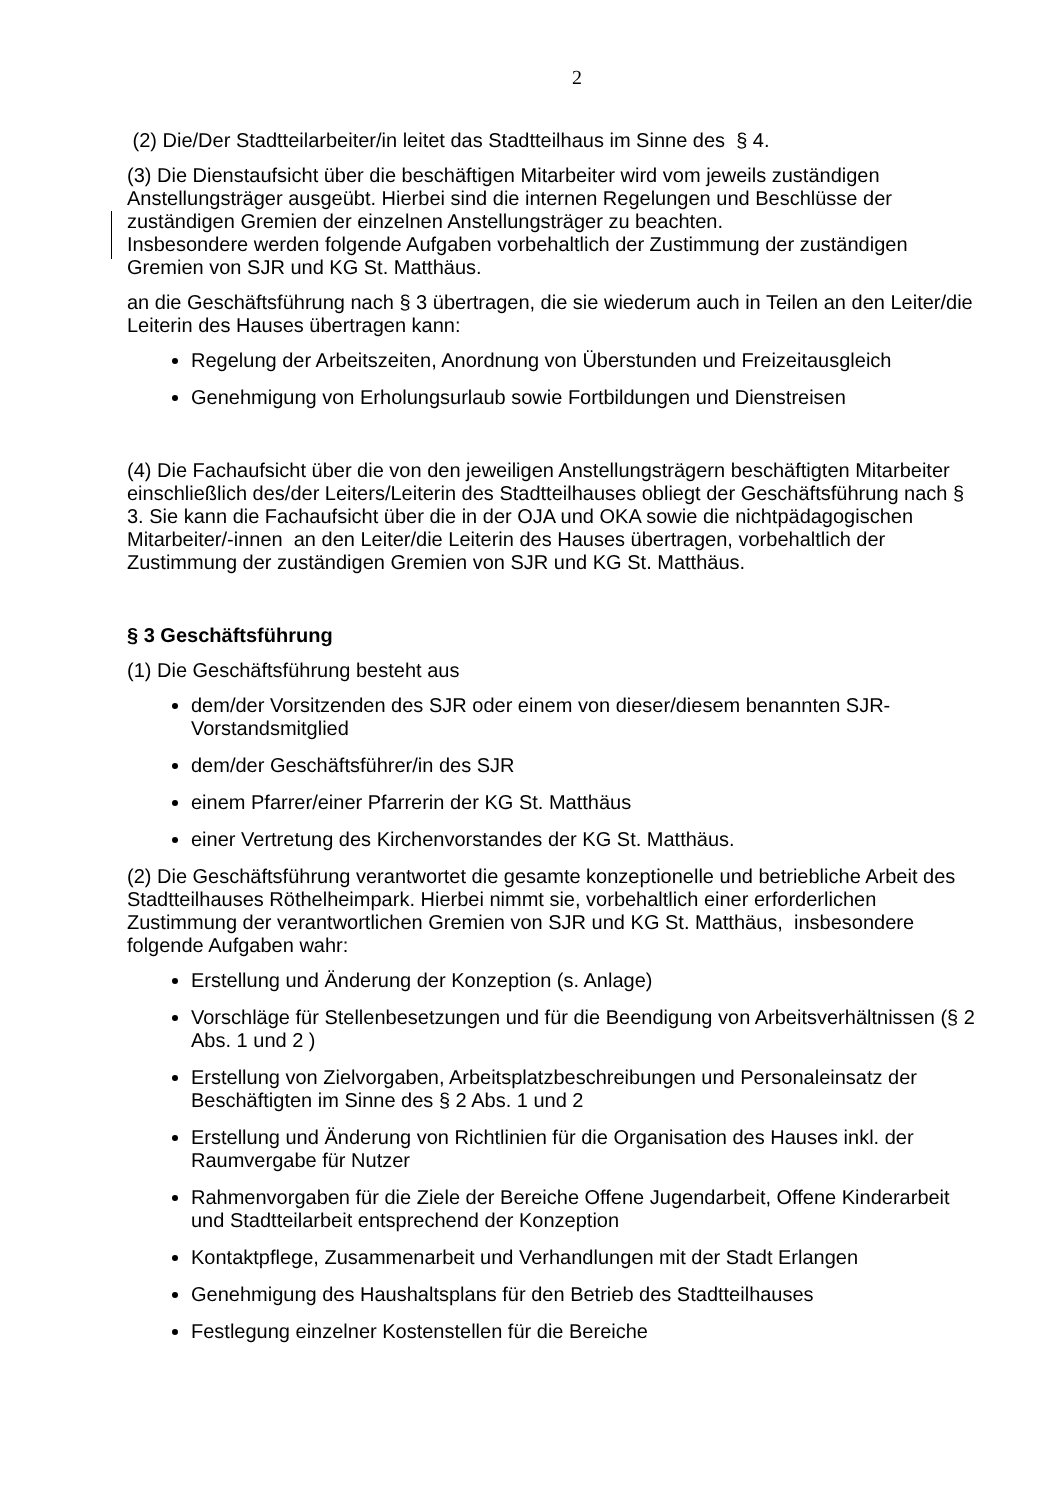2
(2) Die/Der Stadtteilarbeiter/in leitet das Stadtteilhaus im Sinne des § 4.
(3) Die Dienstaufsicht über die beschäftigen Mitarbeiter wird vom jeweils zuständigen Anstellungsträger ausgeübt. Hierbei sind die internen Regelungen und Beschlüsse der zuständigen Gremien der einzelnen Anstellungsträger zu beachten.
Insbesondere werden folgende Aufgaben vorbehaltlich der Zustimmung der zuständigen Gremien von SJR und KG St. Matthäus.
an die Geschäftsführung nach § 3 übertragen, die sie wiederum auch in Teilen an den Leiter/die Leiterin des Hauses übertragen kann:
Regelung der Arbeitszeiten, Anordnung von Überstunden und Freizeitausgleich
Genehmigung von Erholungsurlaub sowie Fortbildungen und Dienstreisen
(4) Die Fachaufsicht über die von den jeweiligen Anstellungsträgern beschäftigten Mitarbeiter einschließlich des/der Leiters/Leiterin des Stadtteilhauses obliegt der Geschäftsführung nach § 3. Sie kann die Fachaufsicht über die in der OJA und OKA sowie die nichtpädagogischen Mitarbeiter/-innen an den Leiter/die Leiterin des Hauses übertragen, vorbehaltlich der Zustimmung der zuständigen Gremien von SJR und KG St. Matthäus.
§ 3 Geschäftsführung
(1) Die Geschäftsführung besteht aus
dem/der Vorsitzenden des SJR oder einem von dieser/diesem benannten SJR-Vorstandsmitglied
dem/der Geschäftsführer/in des SJR
einem Pfarrer/einer Pfarrerin der KG St. Matthäus
einer Vertretung des Kirchenvorstandes der KG St. Matthäus.
(2) Die Geschäftsführung verantwortet die gesamte konzeptionelle und betriebliche Arbeit des Stadtteilhauses Röthelheimpark. Hierbei nimmt sie, vorbehaltlich einer erforderlichen Zustimmung der verantwortlichen Gremien von SJR und KG St. Matthäus, insbesondere folgende Aufgaben wahr:
Erstellung und Änderung der Konzeption (s. Anlage)
Vorschläge für Stellenbesetzungen und für die Beendigung von Arbeitsverhältnissen (§ 2 Abs. 1 und 2 )
Erstellung von Zielvorgaben, Arbeitsplatzbeschreibungen und Personaleinsatz der Beschäftigten im Sinne des § 2 Abs. 1 und 2
Erstellung und Änderung von Richtlinien für die Organisation des Hauses inkl. der Raumvergabe für Nutzer
Rahmenvorgaben für die Ziele der Bereiche Offene Jugendarbeit, Offene Kinderarbeit und Stadtteilarbeit entsprechend der Konzeption
Kontaktpflege, Zusammenarbeit und Verhandlungen mit der Stadt Erlangen
Genehmigung des Haushaltsplans für den Betrieb des Stadtteilhauses
Festlegung einzelner Kostenstellen für die Bereiche